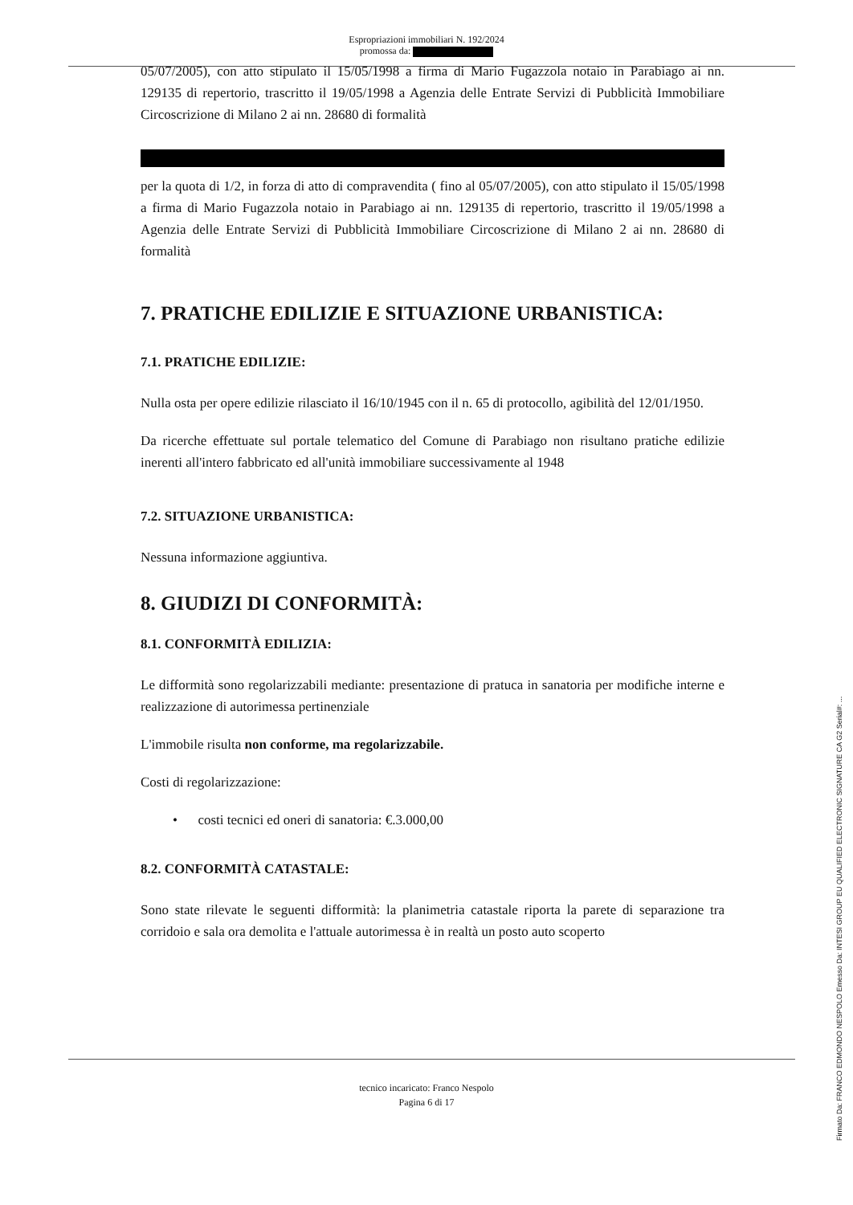Espropriazioni immobiliari N. 192/2024
promossa da:
05/07/2005), con atto stipulato il 15/05/1998 a firma di Mario Fugazzola notaio in Parabiago ai nn. 129135 di repertorio, trascritto il 19/05/1998 a Agenzia delle Entrate Servizi di Pubblicità Immobiliare Circoscrizione di Milano 2 ai nn. 28680 di formalità
per la quota di 1/2, in forza di atto di compravendita ( fino al 05/07/2005), con atto stipulato il 15/05/1998 a firma di Mario Fugazzola notaio in Parabiago ai nn. 129135 di repertorio, trascritto il 19/05/1998 a Agenzia delle Entrate Servizi di Pubblicità Immobiliare Circoscrizione di Milano 2 ai nn. 28680 di formalità
7. PRATICHE EDILIZIE E SITUAZIONE URBANISTICA:
7.1. PRATICHE EDILIZIE:
Nulla osta per opere edilizie rilasciato il 16/10/1945 con il n. 65 di protocollo, agibilità del 12/01/1950.
Da ricerche effettuate sul portale telematico del Comune di Parabiago non risultano pratiche edilizie inerenti all'intero fabbricato ed all'unità immobiliare successivamente al 1948
7.2. SITUAZIONE URBANISTICA:
Nessuna informazione aggiuntiva.
8. GIUDIZI DI CONFORMITÀ:
8.1. CONFORMITÀ EDILIZIA:
Le difformità sono regolarizzabili mediante: presentazione di pratuca in sanatoria per modifiche interne e realizzazione di autorimessa pertinenziale
L'immobile risulta non conforme, ma regolarizzabile.
Costi di regolarizzazione:
• costi tecnici ed oneri di sanatoria: €.3.000,00
8.2. CONFORMITÀ CATASTALE:
Sono state rilevate le seguenti difformità: la planimetria catastale riporta la parete di separazione tra corridoio e sala ora demolita e l'attuale autorimessa è in realtà un posto auto scoperto
tecnico incaricato: Franco Nespolo
Pagina 6 di 17
Firmato Da: FRANCO EDMONDO NESPOLO Emesso Da: INTESI GROUP EU QUALIFIED ELECTRONIC SIGNATURE CA G2 Serial#: ...